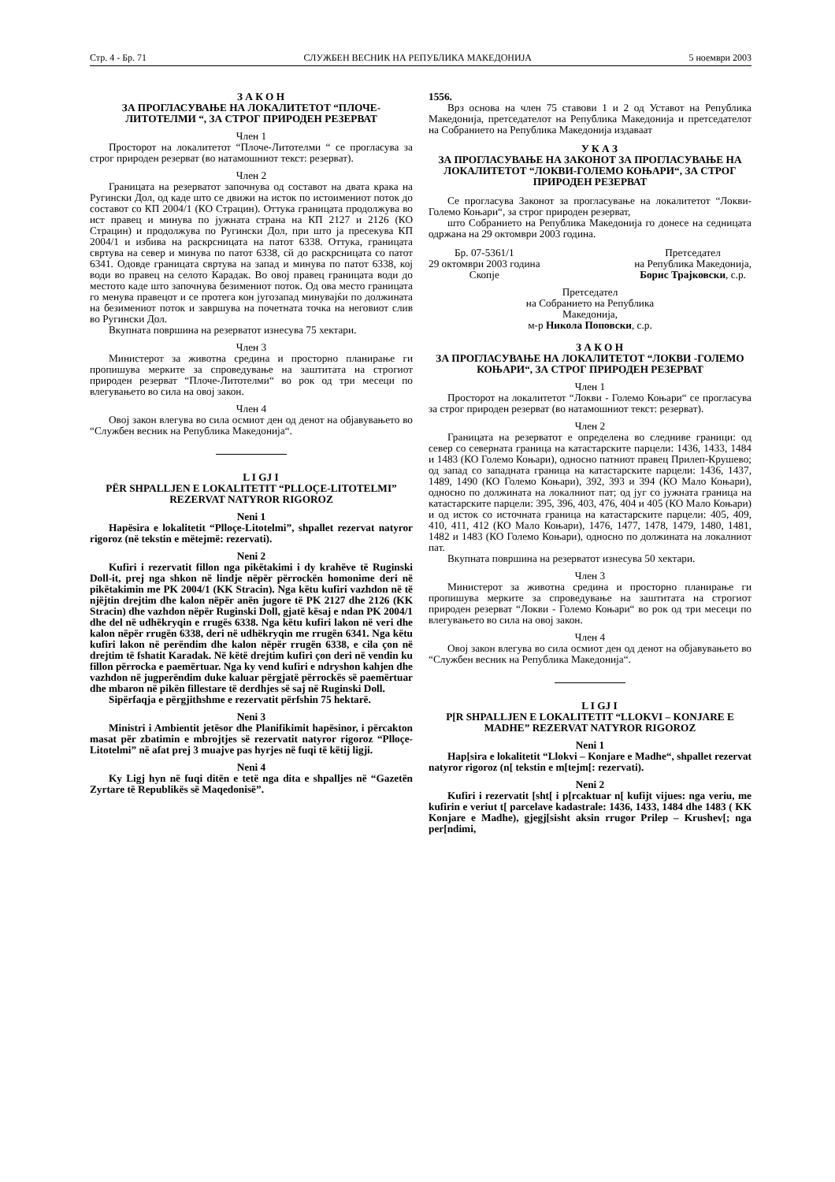Стр. 4 - Бр. 71 СЛУЖБЕН ВЕСНИК НА РЕПУБЛИКА МАКЕДОНИЈА 5 ноември 2003
З А К О Н
ЗА ПРОГЛАСУВАЊЕ НА ЛОКАЛИТЕТОТ “ПЛОЧЕ-ЛИТОТЕЛМИ “, ЗА СТРОГ ПРИРОДЕН РЕЗЕРВАТ
Член 1
Просторот на локалитетот “Плоче-Литотелми “ се прогласува за строг природен резерват (во натамошниот текст: резерват).
Член 2
Границата на резерватот започнува од составот на двата крака на Ругински Дол, од каде што се движи на исток по истоимениот поток до составот со КП 2004/1 (КО Страцин). Оттука границата продолжува во ист правец и минува по јужната страна на КП 2127 и 2126 (КО Страцин) и продолжува по Ругински Дол, при што ја пресекува КП 2004/1 и избива на раскрсницата на патот 6338. Оттука, границата свртува на север и минува по патот 6338, сй до раскрсницата со патот 6341. Одовде границата свртува на запад и минува по патот 6338, кој води во правец на селото Карадак. Во овој правец границата води до местото каде што започнува безимениот поток. Од ова место границата го менува правецот и се протега кон југозапад минувајќи по должината на безимениот поток и завршува на почетната точка на неговиот слив во Ругински Дол.
Вкупната површина на резерватот изнесува 75 хектари.
Член 3
Министерот за животна средина и просторно планирање ги пропишува мерките за спроведување на заштитата на строгиот природен резерват “Плоче-Литотелми“ во рок од три месеци по влегувањето во сила на овој закон.
Член 4
Овој закон влегува во сила осмиот ден од денот на објавувањето во “Службен весник на Република Македонија“.
L I GJ I
PËR SHPALLJEN E LOKALITETIT “PLLOÇE-LITOTELMI” REZERVAT NATYROR RIGOROZ
Neni 1
Hapësira e lokalitetit “Plloçe-Litotelmi”, shpallet rezervat natyror rigoroz (në tekstin e mëtejmë: rezervati).
Neni 2
Kufiri i rezervatit fillon nga pikëtakimi i dy krahëve të Ruginski Doll-it, prej nga shkon në lindje nëpër përrockën homonime deri në pikëtakimin me PK 2004/1 (KK Stracin). Nga këtu kufiri vazhdon në të njëjtin drejtim dhe kalon nëpër anën jugore të PK 2127 dhe 2126 (KK Stracin) dhe vazhdon nëpër Ruginski Doll, gjatë kësaj e ndan PK 2004/1 dhe del në udhëkryqin e rrugës 6338. Nga këtu kufiri lakon në veri dhe kalon nëpër rrugën 6338, deri në udhëkryqin me rrugën 6341. Nga këtu kufiri lakon në perëndim dhe kalon nëpër rrugën 6338, e cila çon në drejtim të fshatit Karadak. Në këtë drejtim kufiri çon deri në vendin ku fillon përrocka e paemërtuar. Nga ky vend kufiri e ndryshon kahjen dhe vazhdon në jugperëndim duke kaluar përgjatë përrockës së paemërtuar dhe mbaron në pikën fillestare të derdhjes së saj në Ruginski Doll.
Sipërfaqja e përgjithshme e rezervatit përfshin 75 hektarë.
Neni 3
Ministri i Ambientit jetësor dhe Planifikimit hapësinor, i përcakton masat për zbatimin e mbrojtjes së rezervatit natyror rigoroz “Plloçe-Litotelmi” në afat prej 3 muajve pas hyrjes në fuqi të këtij ligji.
Neni 4
Ky Ligj hyn në fuqi ditën e tetë nga dita e shpalljes në “Gazetën Zyrtare të Republikës së Maqedonisë”.
1556.
Врз основа на член 75 ставови 1 и 2 од Уставот на Република Македонија, претседателот на Република Македонија и претседателот на Собранието на Република Македонија издаваат
У К А З
ЗА ПРОГЛАСУВАЊЕ НА ЗАКОНОТ ЗА ПРОГЛАСУВАЊЕ НА ЛОКАЛИТЕТОТ “ЛОКВИ-ГОЛЕМО КОЊАРИ“, ЗА СТРОГ ПРИРОДЕН РЕЗЕРВАТ
Се прогласува Законот за прогласување на локалитетот “Локви-Големо Коњари“, за строг природен резерват,
што Собранието на Република Македонија го донесе на седницата одржана на 29 октомври 2003 година.
Бр. 07-5361/1
29 октомври 2003 година
Скопје
Претседател
на Република Македонија,
Борис Трајковски, с.р.
Претседател
на Собранието на Република
Македонија,
м-р Никола Поповски, с.р.
З А К О Н
ЗА ПРОГЛАСУВАЊЕ НА ЛОКАЛИТЕТОТ “ЛОКВИ -ГОЛЕМО КОЊАРИ“, ЗА СТРОГ ПРИРОДЕН РЕЗЕРВАТ
Член 1
Просторот на локалитетот “Локви - Големо Коњари“ се прогласува за строг природен резерват (во натамошниот текст: резерват).
Член 2
Границата на резерватот е определена во следниве граници: од север со северната граница на катастарските парцели: 1436, 1433, 1484 и 1483 (КО Големо Коњари), односно патниот правец Прилеп-Крушево; од запад со западната граница на катастарските парцели: 1436, 1437, 1489, 1490 (КО Големо Коњари), 392, 393 и 394 (КО Мало Коњари), односно по должината на локалниот пат; од југ со јужната граница на катастарските парцели: 395, 396, 403, 476, 404 и 405 (КО Мало Коњари) и од исток со источната граница на катастарските парцели: 405, 409, 410, 411, 412 (КО Мало Коњари), 1476, 1477, 1478, 1479, 1480, 1481, 1482 и 1483 (КО Големо Коњари), односно по должината на локалниот пат.
Вкупната површина на резерватот изнесува 50 хектари.
Член 3
Министерот за животна средина и просторно планирање ги пропишува мерките за спроведување на заштитата на строгиот природен резерват “Локви - Големо Коњари“ во рок од три месеци по влегувањето во сила на овој закон.
Член 4
Овој закон влегува во сила осмиот ден од денот на објавувањето во “Службен весник на Република Македонија“.
L I GJ I
P[R SHPALLJEN E LOKALITETIT “LLOKVI – KONJARE E MADHE” REZERVAT NATYROR RIGOROZ
Neni 1
Hap[sira e lokalitetit “Llokvi – Konjare e Madhe“, shpallet rezervat natyror rigoroz (n[ tekstin e m[tejm[: rezervati).
Neni 2
Kufiri i rezervatit [sht[ i p[rcaktuar n[ kufijt vijues: nga veriu, me kufirin e veriut t[ parcelave kadastrale: 1436, 1433, 1484 dhe 1483 ( KK Konjare e Madhe), gjegj[sisht aksin rrugor Prilep – Krushev[; nga per[ndimi,